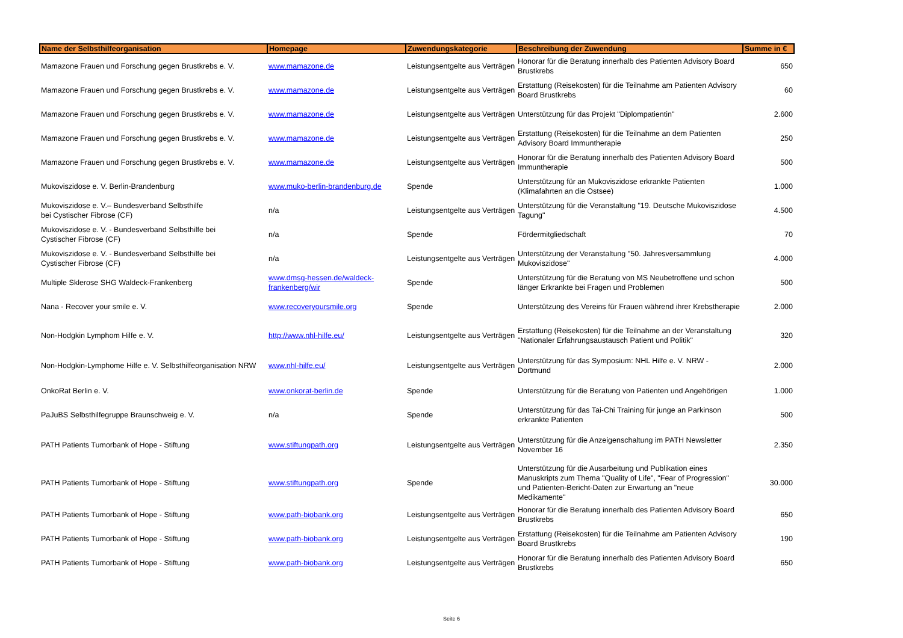| Name der Selbsthilfeorganisation | Homepage | Zuwendungskategorie | Beschreibung der Zuwendung | Summe in € |
| --- | --- | --- | --- | --- |
| Mamazone Frauen und Forschung gegen Brustkrebs e. V. | www.mamazone.de | Leistungsentgelte aus Verträgen | Honorar für die Beratung innerhalb des Patienten Advisory Board Brustkrebs | 650 |
| Mamazone Frauen und Forschung gegen Brustkrebs e. V. | www.mamazone.de | Leistungsentgelte aus Verträgen | Erstattung (Reisekosten) für die Teilnahme am Patienten Advisory Board Brustkrebs | 60 |
| Mamazone Frauen und Forschung gegen Brustkrebs e. V. | www.mamazone.de | Leistungsentgelte aus Verträgen | Unterstützung für das Projekt "Diplompatientin" | 2.600 |
| Mamazone Frauen und Forschung gegen Brustkrebs e. V. | www.mamazone.de | Leistungsentgelte aus Verträgen | Erstattung (Reisekosten) für die Teilnahme an dem Patienten Advisory Board Immuntherapie | 250 |
| Mamazone Frauen und Forschung gegen Brustkrebs e. V. | www.mamazone.de | Leistungsentgelte aus Verträgen | Honorar für die Beratung innerhalb des Patienten Advisory Board Immuntherapie | 500 |
| Mukoviszidose e. V. Berlin-Brandenburg | www.muko-berlin-brandenburg.de | Spende | Unterstützung für an Mukoviszidose erkrankte Patienten (Klimafahrten an die Ostsee) | 1.000 |
| Mukoviszidose e. V.– Bundesverband Selbsthilfe bei Cystischer Fibrose (CF) | n/a | Leistungsentgelte aus Verträgen | Unterstützung für die Veranstaltung "19. Deutsche Mukoviszidose Tagung" | 4.500 |
| Mukoviszidose e. V. - Bundesverband Selbsthilfe bei Cystischer Fibrose (CF) | n/a | Spende | Fördermitgliedschaft | 70 |
| Mukoviszidose e. V. - Bundesverband Selbsthilfe bei Cystischer Fibrose (CF) | n/a | Leistungsentgelte aus Verträgen | Unterstützung der Veranstaltung "50. Jahresversammlung Mukoviszidose" | 4.000 |
| Multiple Sklerose SHG Waldeck-Frankenberg | www.dmsg-hessen.de/waldeck-frankenberg/wir | Spende | Unterstützung für die Beratung von MS Neubetroffene und schon länger Erkrankte bei Fragen und Problemen | 500 |
| Nana - Recover your smile e. V. | www.recoveryoursmile.org | Spende | Unterstützung des Vereins für Frauen während ihrer Krebstherapie | 2.000 |
| Non-Hodgkin Lymphom Hilfe e. V. | http://www.nhl-hilfe.eu/ | Leistungsentgelte aus Verträgen | Erstattung (Reisekosten) für die Teilnahme an der Veranstaltung "Nationaler Erfahrungsaustausch Patient und Politik" | 320 |
| Non-Hodgkin-Lymphome Hilfe e. V. Selbsthilfeorganisation NRW | www.nhl-hilfe.eu/ | Leistungsentgelte aus Verträgen | Unterstützung für das Symposium: NHL Hilfe e. V. NRW - Dortmund | 2.000 |
| OnkoRat Berlin e. V. | www.onkorat-berlin.de | Spende | Unterstützung für die Beratung von Patienten und Angehörigen | 1.000 |
| PaJuBS Selbsthilfegruppe Braunschweig e. V. | n/a | Spende | Unterstützung für das Tai-Chi Training für junge an Parkinson erkrankte Patienten | 500 |
| PATH Patients Tumorbank of Hope - Stiftung | www.stiftungpath.org | Leistungsentgelte aus Verträgen | Unterstützung für die Anzeigenschaltung im PATH Newsletter November 16 | 2.350 |
| PATH Patients Tumorbank of Hope - Stiftung | www.stiftungpath.org | Spende | Unterstützung für die Ausarbeitung und Publikation eines Manuskripts zum Thema "Quality of Life", "Fear of Progression" und Patienten-Bericht-Daten zur Erwartung an "neue Medikamente" | 30.000 |
| PATH Patients Tumorbank of Hope - Stiftung | www.path-biobank.org | Leistungsentgelte aus Verträgen | Honorar für die Beratung innerhalb des Patienten Advisory Board Brustkrebs | 650 |
| PATH Patients Tumorbank of Hope - Stiftung | www.path-biobank.org | Leistungsentgelte aus Verträgen | Erstattung (Reisekosten) für die Teilnahme am Patienten Advisory Board Brustkrebs | 190 |
| PATH Patients Tumorbank of Hope - Stiftung | www.path-biobank.org | Leistungsentgelte aus Verträgen | Honorar für die Beratung innerhalb des Patienten Advisory Board Brustkrebs | 650 |
Seite 6